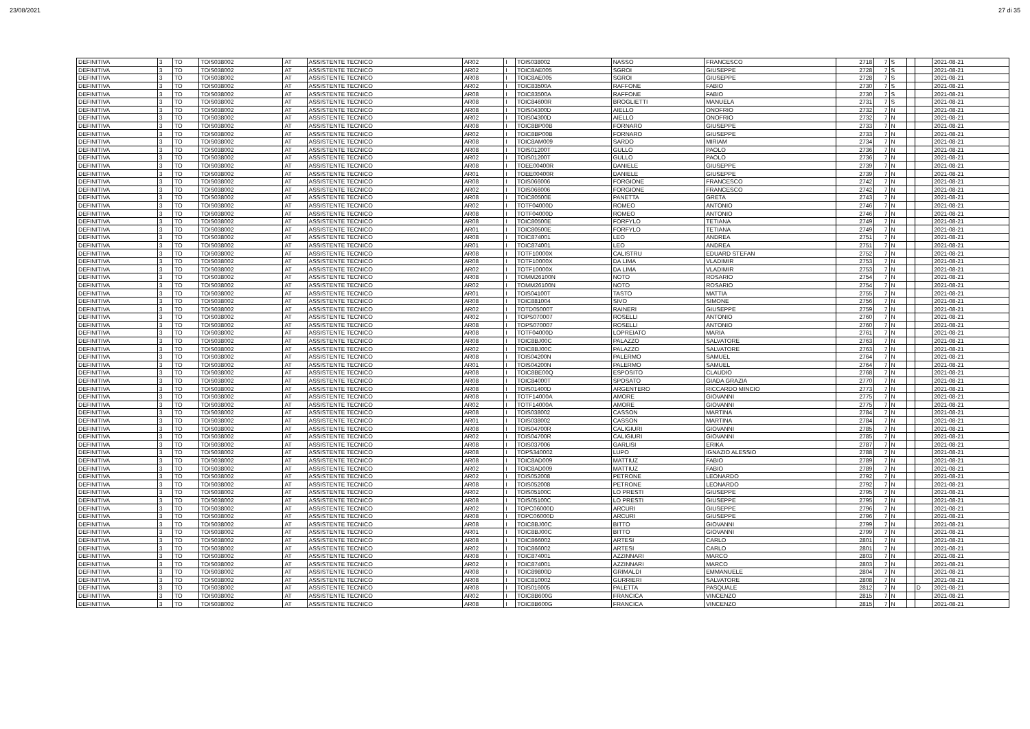23/08/2021 27 di 35
| DEFINITIVA | 3 | TO | TOIS038002 | AT | ASSISTENTE TECNICO | AR02 | I | TOIS038002 | NASSO | FRANCESCO | 2718 | 7 | S | | | 2021-08-21 |
| DEFINITIVA | 3 | TO | TOIS038002 | AT | ASSISTENTE TECNICO | AR02 | I | TOIC8AE005 | SGROI | GIUSEPPE | 2728 | 7 | S | | | 2021-08-21 |
| DEFINITIVA | 3 | TO | TOIS038002 | AT | ASSISTENTE TECNICO | AR08 | I | TOIC8AE005 | SGROI | GIUSEPPE | 2728 | 7 | S | | | 2021-08-21 |
| DEFINITIVA | 3 | TO | TOIS038002 | AT | ASSISTENTE TECNICO | AR02 | I | TOIC83500A | RAFFONE | FABIO | 2730 | 7 | S | | | 2021-08-21 |
| DEFINITIVA | 3 | TO | TOIS038002 | AT | ASSISTENTE TECNICO | AR08 | I | TOIC83500A | RAFFONE | FABIO | 2730 | 7 | S | | | 2021-08-21 |
| DEFINITIVA | 3 | TO | TOIS038002 | AT | ASSISTENTE TECNICO | AR08 | I | TOIC84600R | BROGLIETTI | MANUELA | 2731 | 7 | S | | | 2021-08-21 |
| DEFINITIVA | 3 | TO | TOIS038002 | AT | ASSISTENTE TECNICO | AR08 | I | TOIS04300D | AIELLO | ONOFRIO | 2732 | 7 | N | | | 2021-08-21 |
| DEFINITIVA | 3 | TO | TOIS038002 | AT | ASSISTENTE TECNICO | AR02 | I | TOIS04300D | AIELLO | ONOFRIO | 2732 | 7 | N | | | 2021-08-21 |
| DEFINITIVA | 3 | TO | TOIS038002 | AT | ASSISTENTE TECNICO | AR08 | I | TOIC8BP00B | FORNARO | GIUSEPPE | 2733 | 7 | N | | | 2021-08-21 |
| DEFINITIVA | 3 | TO | TOIS038002 | AT | ASSISTENTE TECNICO | AR02 | I | TOIC8BP00B | FORNARO | GIUSEPPE | 2733 | 7 | N | | | 2021-08-21 |
| DEFINITIVA | 3 | TO | TOIS038002 | AT | ASSISTENTE TECNICO | AR08 | I | TOIC8AM009 | SARDO | MIRIAM | 2734 | 7 | N | | | 2021-08-21 |
| DEFINITIVA | 3 | TO | TOIS038002 | AT | ASSISTENTE TECNICO | AR08 | I | TOIS01200T | GULLO | PAOLO | 2736 | 7 | N | | | 2021-08-21 |
| DEFINITIVA | 3 | TO | TOIS038002 | AT | ASSISTENTE TECNICO | AR02 | I | TOIS01200T | GULLO | PAOLO | 2736 | 7 | N | | | 2021-08-21 |
| DEFINITIVA | 3 | TO | TOIS038002 | AT | ASSISTENTE TECNICO | AR08 | I | TOEE00400R | DANIELE | GIUSEPPE | 2739 | 7 | N | | | 2021-08-21 |
| DEFINITIVA | 3 | TO | TOIS038002 | AT | ASSISTENTE TECNICO | AR01 | I | TOEE00400R | DANIELE | GIUSEPPE | 2739 | 7 | N | | | 2021-08-21 |
| DEFINITIVA | 3 | TO | TOIS038002 | AT | ASSISTENTE TECNICO | AR08 | I | TOIS066006 | FORGIONE | FRANCESCO | 2742 | 7 | N | | | 2021-08-21 |
| DEFINITIVA | 3 | TO | TOIS038002 | AT | ASSISTENTE TECNICO | AR02 | I | TOIS066006 | FORGIONE | FRANCESCO | 2742 | 7 | N | | | 2021-08-21 |
| DEFINITIVA | 3 | TO | TOIS038002 | AT | ASSISTENTE TECNICO | AR08 | I | TOIC80500E | PANETTA | GRETA | 2743 | 7 | N | | | 2021-08-21 |
| DEFINITIVA | 3 | TO | TOIS038002 | AT | ASSISTENTE TECNICO | AR02 | I | TOTF04000D | ROMEO | ANTONIO | 2746 | 7 | N | | | 2021-08-21 |
| DEFINITIVA | 3 | TO | TOIS038002 | AT | ASSISTENTE TECNICO | AR08 | I | TOTF04000D | ROMEO | ANTONIO | 2746 | 7 | N | | | 2021-08-21 |
| DEFINITIVA | 3 | TO | TOIS038002 | AT | ASSISTENTE TECNICO | AR08 | I | TOIC80500E | FORFYLO | TETIANA | 2749 | 7 | N | | | 2021-08-21 |
| DEFINITIVA | 3 | TO | TOIS038002 | AT | ASSISTENTE TECNICO | AR01 | I | TOIC80500E | FORFYLO | TETIANA | 2749 | 7 | N | | | 2021-08-21 |
| DEFINITIVA | 3 | TO | TOIS038002 | AT | ASSISTENTE TECNICO | AR08 | I | TOIC874001 | LEO | ANDREA | 2751 | 7 | N | | | 2021-08-21 |
| DEFINITIVA | 3 | TO | TOIS038002 | AT | ASSISTENTE TECNICO | AR01 | I | TOIC874001 | LEO | ANDREA | 2751 | 7 | N | | | 2021-08-21 |
| DEFINITIVA | 3 | TO | TOIS038002 | AT | ASSISTENTE TECNICO | AR08 | I | TOTF10000X | CALISTRU | EDUARD STEFAN | 2752 | 7 | N | | | 2021-08-21 |
| DEFINITIVA | 3 | TO | TOIS038002 | AT | ASSISTENTE TECNICO | AR08 | I | TOTF10000X | DA LIMA | VLADIMIR | 2753 | 7 | N | | | 2021-08-21 |
| DEFINITIVA | 3 | TO | TOIS038002 | AT | ASSISTENTE TECNICO | AR02 | I | TOTF10000X | DA LIMA | VLADIMIR | 2753 | 7 | N | | | 2021-08-21 |
| DEFINITIVA | 3 | TO | TOIS038002 | AT | ASSISTENTE TECNICO | AR08 | I | TOMM26100N | NOTO | ROSARIO | 2754 | 7 | N | | | 2021-08-21 |
| DEFINITIVA | 3 | TO | TOIS038002 | AT | ASSISTENTE TECNICO | AR02 | I | TOMM26100N | NOTO | ROSARIO | 2754 | 7 | N | | | 2021-08-21 |
| DEFINITIVA | 3 | TO | TOIS038002 | AT | ASSISTENTE TECNICO | AR01 | I | TOIS04100T | TASTO | MATTIA | 2755 | 7 | N | | | 2021-08-21 |
| DEFINITIVA | 3 | TO | TOIS038002 | AT | ASSISTENTE TECNICO | AR08 | I | TOIC881004 | SIVO | SIMONE | 2756 | 7 | N | | | 2021-08-21 |
| DEFINITIVA | 3 | TO | TOIS038002 | AT | ASSISTENTE TECNICO | AR02 | I | TOTD05000T | RAINERI | GIUSEPPE | 2759 | 7 | N | | | 2021-08-21 |
| DEFINITIVA | 3 | TO | TOIS038002 | AT | ASSISTENTE TECNICO | AR02 | I | TOPS070007 | ROSELLI | ANTONIO | 2760 | 7 | N | | | 2021-08-21 |
| DEFINITIVA | 3 | TO | TOIS038002 | AT | ASSISTENTE TECNICO | AR08 | I | TOPS070007 | ROSELLI | ANTONIO | 2760 | 7 | N | | | 2021-08-21 |
| DEFINITIVA | 3 | TO | TOIS038002 | AT | ASSISTENTE TECNICO | AR08 | I | TOTF04000D | LOPREIATO | MARIA | 2761 | 7 | N | | | 2021-08-21 |
| DEFINITIVA | 3 | TO | TOIS038002 | AT | ASSISTENTE TECNICO | AR08 | I | TOIC8BJ00C | PALAZZO | SALVATORE | 2763 | 7 | N | | | 2021-08-21 |
| DEFINITIVA | 3 | TO | TOIS038002 | AT | ASSISTENTE TECNICO | AR02 | I | TOIC8BJ00C | PALAZZO | SALVATORE | 2763 | 7 | N | | | 2021-08-21 |
| DEFINITIVA | 3 | TO | TOIS038002 | AT | ASSISTENTE TECNICO | AR08 | I | TOIS04200N | PALERMO | SAMUEL | 2764 | 7 | N | | | 2021-08-21 |
| DEFINITIVA | 3 | TO | TOIS038002 | AT | ASSISTENTE TECNICO | AR01 | I | TOIS04200N | PALERMO | SAMUEL | 2764 | 7 | N | | | 2021-08-21 |
| DEFINITIVA | 3 | TO | TOIS038002 | AT | ASSISTENTE TECNICO | AR08 | I | TOIC8BE00Q | ESPOSITO | CLAUDIO | 2768 | 7 | N | | | 2021-08-21 |
| DEFINITIVA | 3 | TO | TOIS038002 | AT | ASSISTENTE TECNICO | AR08 | I | TOIC84000T | SPOSATO | GIADA GRAZIA | 2770 | 7 | N | | | 2021-08-21 |
| DEFINITIVA | 3 | TO | TOIS038002 | AT | ASSISTENTE TECNICO | AR08 | I | TOIS01400D | ARGENTERO | RICCARDO MINCIO | 2773 | 7 | N | | | 2021-08-21 |
| DEFINITIVA | 3 | TO | TOIS038002 | AT | ASSISTENTE TECNICO | AR08 | I | TOTF14000A | AMORE | GIOVANNI | 2775 | 7 | N | | | 2021-08-21 |
| DEFINITIVA | 3 | TO | TOIS038002 | AT | ASSISTENTE TECNICO | AR02 | I | TOTF14000A | AMORE | GIOVANNI | 2775 | 7 | N | | | 2021-08-21 |
| DEFINITIVA | 3 | TO | TOIS038002 | AT | ASSISTENTE TECNICO | AR08 | I | TOIS038002 | CASSON | MARTINA | 2784 | 7 | N | | | 2021-08-21 |
| DEFINITIVA | 3 | TO | TOIS038002 | AT | ASSISTENTE TECNICO | AR01 | I | TOIS038002 | CASSON | MARTINA | 2784 | 7 | N | | | 2021-08-21 |
| DEFINITIVA | 3 | TO | TOIS038002 | AT | ASSISTENTE TECNICO | AR08 | I | TOIS04700R | CALIGIURI | GIOVANNI | 2785 | 7 | N | | | 2021-08-21 |
| DEFINITIVA | 3 | TO | TOIS038002 | AT | ASSISTENTE TECNICO | AR02 | I | TOIS04700R | CALIGIURI | GIOVANNI | 2785 | 7 | N | | | 2021-08-21 |
| DEFINITIVA | 3 | TO | TOIS038002 | AT | ASSISTENTE TECNICO | AR08 | I | TOIS037006 | GARLISI | ERIKA | 2787 | 7 | N | | | 2021-08-21 |
| DEFINITIVA | 3 | TO | TOIS038002 | AT | ASSISTENTE TECNICO | AR08 | I | TOPS340002 | LUPO | IGNAZIO ALESSIO | 2788 | 7 | N | | | 2021-08-21 |
| DEFINITIVA | 3 | TO | TOIS038002 | AT | ASSISTENTE TECNICO | AR08 | I | TOIC8AD009 | MATTIUZ | FABIO | 2789 | 7 | N | | | 2021-08-21 |
| DEFINITIVA | 3 | TO | TOIS038002 | AT | ASSISTENTE TECNICO | AR02 | I | TOIC8AD009 | MATTIUZ | FABIO | 2789 | 7 | N | | | 2021-08-21 |
| DEFINITIVA | 3 | TO | TOIS038002 | AT | ASSISTENTE TECNICO | AR02 | I | TOIS052008 | PETRONE | LEONARDO | 2792 | 7 | N | | | 2021-08-21 |
| DEFINITIVA | 3 | TO | TOIS038002 | AT | ASSISTENTE TECNICO | AR08 | I | TOIS052008 | PETRONE | LEONARDO | 2792 | 7 | N | | | 2021-08-21 |
| DEFINITIVA | 3 | TO | TOIS038002 | AT | ASSISTENTE TECNICO | AR02 | I | TOIS05100C | LO PRESTI | GIUSEPPE | 2795 | 7 | N | | | 2021-08-21 |
| DEFINITIVA | 3 | TO | TOIS038002 | AT | ASSISTENTE TECNICO | AR08 | I | TOIS05100C | LO PRESTI | GIUSEPPE | 2795 | 7 | N | | | 2021-08-21 |
| DEFINITIVA | 3 | TO | TOIS038002 | AT | ASSISTENTE TECNICO | AR02 | I | TOPC06000D | ARCURI | GIUSEPPE | 2796 | 7 | N | | | 2021-08-21 |
| DEFINITIVA | 3 | TO | TOIS038002 | AT | ASSISTENTE TECNICO | AR08 | I | TOPC06000D | ARCURI | GIUSEPPE | 2796 | 7 | N | | | 2021-08-21 |
| DEFINITIVA | 3 | TO | TOIS038002 | AT | ASSISTENTE TECNICO | AR08 | I | TOIC8BJ00C | BITTO | GIOVANNI | 2799 | 7 | N | | | 2021-08-21 |
| DEFINITIVA | 3 | TO | TOIS038002 | AT | ASSISTENTE TECNICO | AR01 | I | TOIC8BJ00C | BITTO | GIOVANNI | 2799 | 7 | N | | | 2021-08-21 |
| DEFINITIVA | 3 | TO | TOIS038002 | AT | ASSISTENTE TECNICO | AR08 | I | TOIC866002 | ARTESI | CARLO | 2801 | 7 | N | | | 2021-08-21 |
| DEFINITIVA | 3 | TO | TOIS038002 | AT | ASSISTENTE TECNICO | AR02 | I | TOIC866002 | ARTESI | CARLO | 2801 | 7 | N | | | 2021-08-21 |
| DEFINITIVA | 3 | TO | TOIS038002 | AT | ASSISTENTE TECNICO | AR08 | I | TOIC874001 | AZZINNARI | MARCO | 2803 | 7 | N | | | 2021-08-21 |
| DEFINITIVA | 3 | TO | TOIS038002 | AT | ASSISTENTE TECNICO | AR02 | I | TOIC874001 | AZZINNARI | MARCO | 2803 | 7 | N | | | 2021-08-21 |
| DEFINITIVA | 3 | TO | TOIS038002 | AT | ASSISTENTE TECNICO | AR08 | I | TOIC89800D | GRIMALDI | EMMANUELE | 2804 | 7 | N | | | 2021-08-21 |
| DEFINITIVA | 3 | TO | TOIS038002 | AT | ASSISTENTE TECNICO | AR08 | I | TOIC810002 | GURRIERI | SALVATORE | 2808 | 7 | N | | | 2021-08-21 |
| DEFINITIVA | 3 | TO | TOIS038002 | AT | ASSISTENTE TECNICO | AR08 | I | TOIS016005 | PALETTA | PASQUALE | 2812 | 7 | N | | D | 2021-08-21 |
| DEFINITIVA | 3 | TO | TOIS038002 | AT | ASSISTENTE TECNICO | AR02 | I | TOIC8B600G | FRANCICA | VINCENZO | 2815 | 7 | N | | | 2021-08-21 |
| DEFINITIVA | 3 | TO | TOIS038002 | AT | ASSISTENTE TECNICO | AR08 | I | TOIC8B600G | FRANCICA | VINCENZO | 2815 | 7 | N | | | 2021-08-21 |